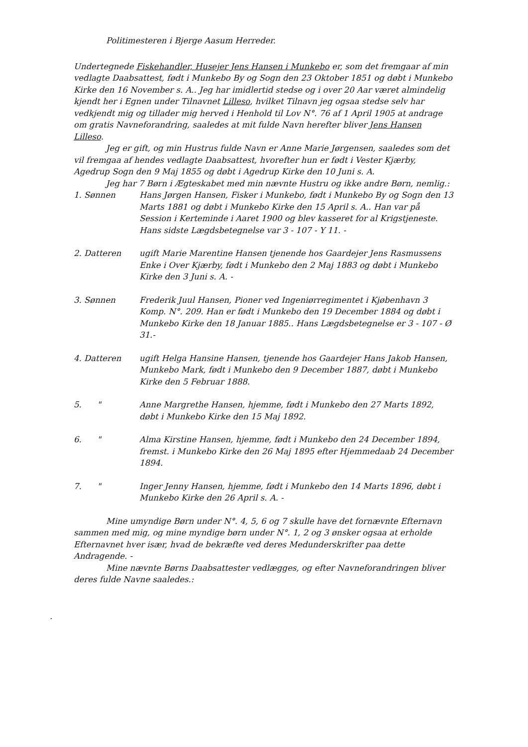Politimesteren i Bjerge Aasum Herreder.
Undertegnede Fiskehandler, Husejer Jens Hansen i Munkebo er, som det fremgaar af min vedlagte Daabsattest, født i Munkebo By og Sogn den 23 Oktober 1851 og døbt i Munkebo Kirke den 16 November s. A.. Jeg har imidlertid stedse og i over 20 Aar været almindelig kjendt her i Egnen under Tilnavnet Lilleso, hvilket Tilnavn jeg ogsaa stedse selv har vedkjendt mig og tillader mig herved i Henhold til Lov N°. 76 af 1 April 1905 at andrage om gratis Navneforandring, saaledes at mit fulde Navn herefter bliver Jens Hansen Lilleso.
Jeg er gift, og min Hustrus fulde Navn er Anne Marie Jørgensen, saaledes som det vil fremgaa af hendes vedlagte Daabsattest, hvorefter hun er født i Vester Kjærby, Agedrup Sogn den 9 Maj 1855 og døbt i Agedrup Kirke den 10 Juni s. A.
Jeg har 7 Børn i Ægteskabet med min nævnte Hustru og ikke andre Børn, nemlig.:
1. Sønnen Hans Jørgen Hansen, Fisker i Munkebo, født i Munkebo By og Sogn den 13 Marts 1881 og døbt i Munkebo Kirke den 15 April s. A.. Han var på Session i Kerteminde i Aaret 1900 og blev kasseret for al Krigstjeneste. Hans sidste Lægdsbetegnelse var 3 - 107 - Y 11. -
2. Datteren ugift Marie Marentine Hansen tjenende hos Gaardejer Jens Rasmussens Enke i Over Kjærby, født i Munkebo den 2 Maj 1883 og døbt i Munkebo Kirke den 3 Juni s. A. -
3. Sønnen Frederik Juul Hansen, Pioner ved Ingeniørregimentet i Kjøbenhavn 3 Komp. N°. 209. Han er født i Munkebo den 19 December 1884 og døbt i Munkebo Kirke den 18 Januar 1885.. Hans Lægdsbetegnelse er 3 - 107 - Ø 31.-
4. Datteren ugift Helga Hansine Hansen, tjenende hos Gaardejer Hans Jakob Hansen, Munkebo Mark, født i Munkebo den 9 December 1887, døbt i Munkebo Kirke den 5 Februar 1888.
5. " Anne Margrethe Hansen, hjemme, født i Munkebo den 27 Marts 1892, døbt i Munkebo Kirke den 15 Maj 1892.
6. " Alma Kirstine Hansen, hjemme, født i Munkebo den 24 December 1894, fremst. i Munkebo Kirke den 26 Maj 1895 efter Hjemmedaab 24 December 1894.
7. " Inger Jenny Hansen, hjemme, født i Munkebo den 14 Marts 1896, døbt i Munkebo Kirke den 26 April s. A. -
Mine umyndige Børn under N°. 4, 5, 6 og 7 skulle have det fornævnte Efternavn sammen med mig, og mine myndige børn under N°. 1, 2 og 3 ønsker ogsaa at erholde Efternavnet hver især, hvad de bekræfte ved deres Medunderskrifter paa dette Andragende. -
Mine nævnte Børns Daabsattester vedlægges, og efter Navneforandringen bliver deres fulde Navne saaledes.:
.